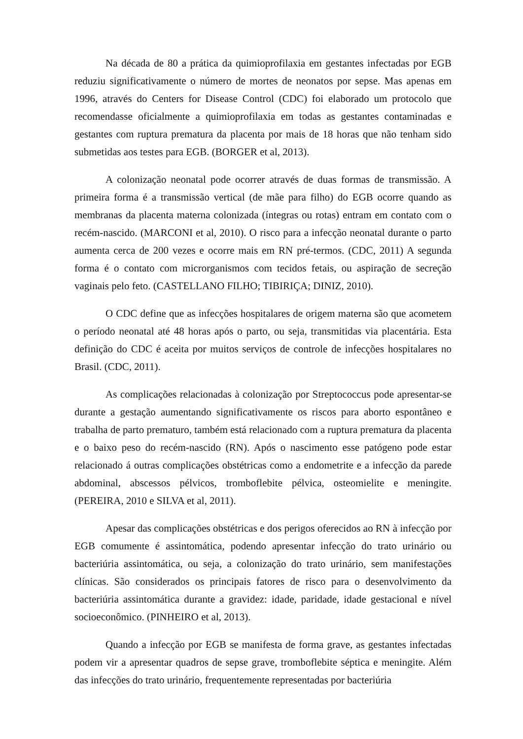Na década de 80 a prática da quimioprofilaxia em gestantes infectadas por EGB reduziu significativamente o número de mortes de neonatos por sepse. Mas apenas em 1996, através do Centers for Disease Control (CDC) foi elaborado um protocolo que recomendasse oficialmente a quimioprofilaxia em todas as gestantes contaminadas e gestantes com ruptura prematura da placenta por mais de 18 horas que não tenham sido submetidas aos testes para EGB. (BORGER et al, 2013).
A colonização neonatal pode ocorrer através de duas formas de transmissão. A primeira forma é a transmissão vertical (de mãe para filho) do EGB ocorre quando as membranas da placenta materna colonizada (íntegras ou rotas) entram em contato com o recém-nascido. (MARCONI et al, 2010). O risco para a infecção neonatal durante o parto aumenta cerca de 200 vezes e ocorre mais em RN pré-termos. (CDC, 2011) A segunda forma é o contato com microrganismos com tecidos fetais, ou aspiração de secreção vaginais pelo feto. (CASTELLANO FILHO; TIBIRIÇA; DINIZ, 2010).
O CDC define que as infecções hospitalares de origem materna são que acometem o período neonatal até 48 horas após o parto, ou seja, transmitidas via placentária. Esta definição do CDC é aceita por muitos serviços de controle de infecções hospitalares no Brasil. (CDC, 2011).
As complicações relacionadas à colonização por Streptococcus pode apresentar-se durante a gestação aumentando significativamente os riscos para aborto espontâneo e trabalha de parto prematuro, também está relacionado com a ruptura prematura da placenta e o baixo peso do recém-nascido (RN). Após o nascimento esse patógeno pode estar relacionado á outras complicações obstétricas como a endometrite e a infecção da parede abdominal, abscessos pélvicos, tromboflebite pélvica, osteomielite e meningite. (PEREIRA, 2010 e SILVA et al, 2011).
Apesar das complicações obstétricas e dos perigos oferecidos ao RN à infecção por EGB comumente é assintomática, podendo apresentar infecção do trato urinário ou bacteriúria assintomática, ou seja, a colonização do trato urinário, sem manifestações clínicas. São considerados os principais fatores de risco para o desenvolvimento da bacteriúria assintomática durante a gravidez: idade, paridade, idade gestacional e nível socioeconômico. (PINHEIRO et al, 2013).
Quando a infecção por EGB se manifesta de forma grave, as gestantes infectadas podem vir a apresentar quadros de sepse grave, tromboflebite séptica e meningite. Além das infecções do trato urinário, frequentemente representadas por bacteriúria